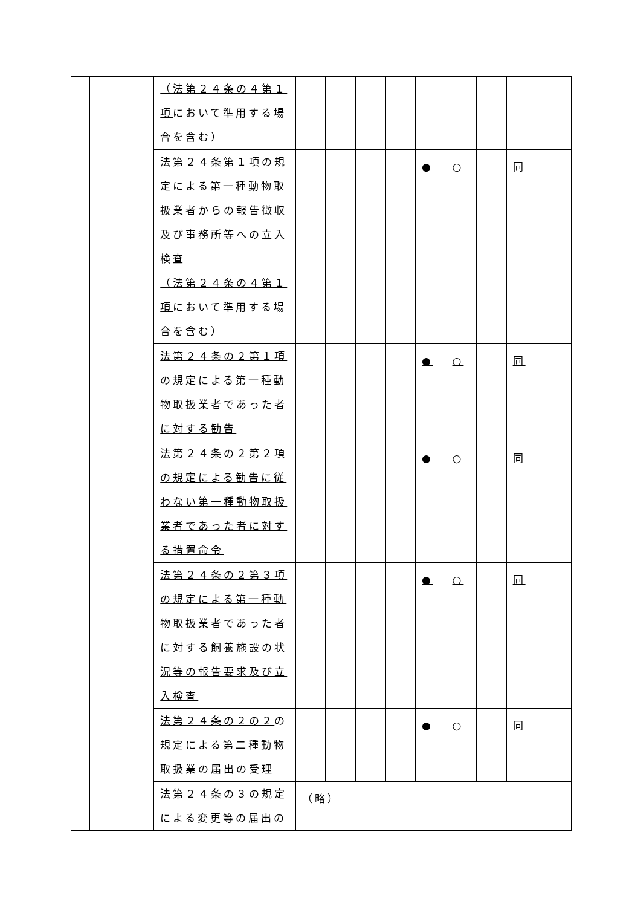| | | （法第２４条の４第１項 において準用する場合を含む） | | | | | | | | | |
| | | 法第２４条第１項の規定による第一種動物取扱業者からの報告徴収及び事務所等への立入検査 （法第２４条の４第１項 において準用する場合を含む） | | | | | ● | ○ | | 同 | |
| | | 法第２４条の２第１項の規定による第一種動物取扱業者であった者に対する勧告 | | | | | ● | ○ | | 同 | |
| | | 法第２４条の２第２項の規定による勧告に従わない第一種動物取扱業者であった者に対する措置命令 | | | | | ● | ○ | | 同 | |
| | | 法第２４条の２第３項の規定による第一種動物取扱業者であった者に対する飼養施設の状況等の報告要求及び立入検査 | | | | | ● | ○ | | 同 | |
| | | 法第２４条の２の２ の規定による第二種動物取扱業の届出の受理 | | | | | ● | ○ | | 同 | |
| | | 法第２４条の３の規定による変更等の届出の | （略） | | | | | | | | |